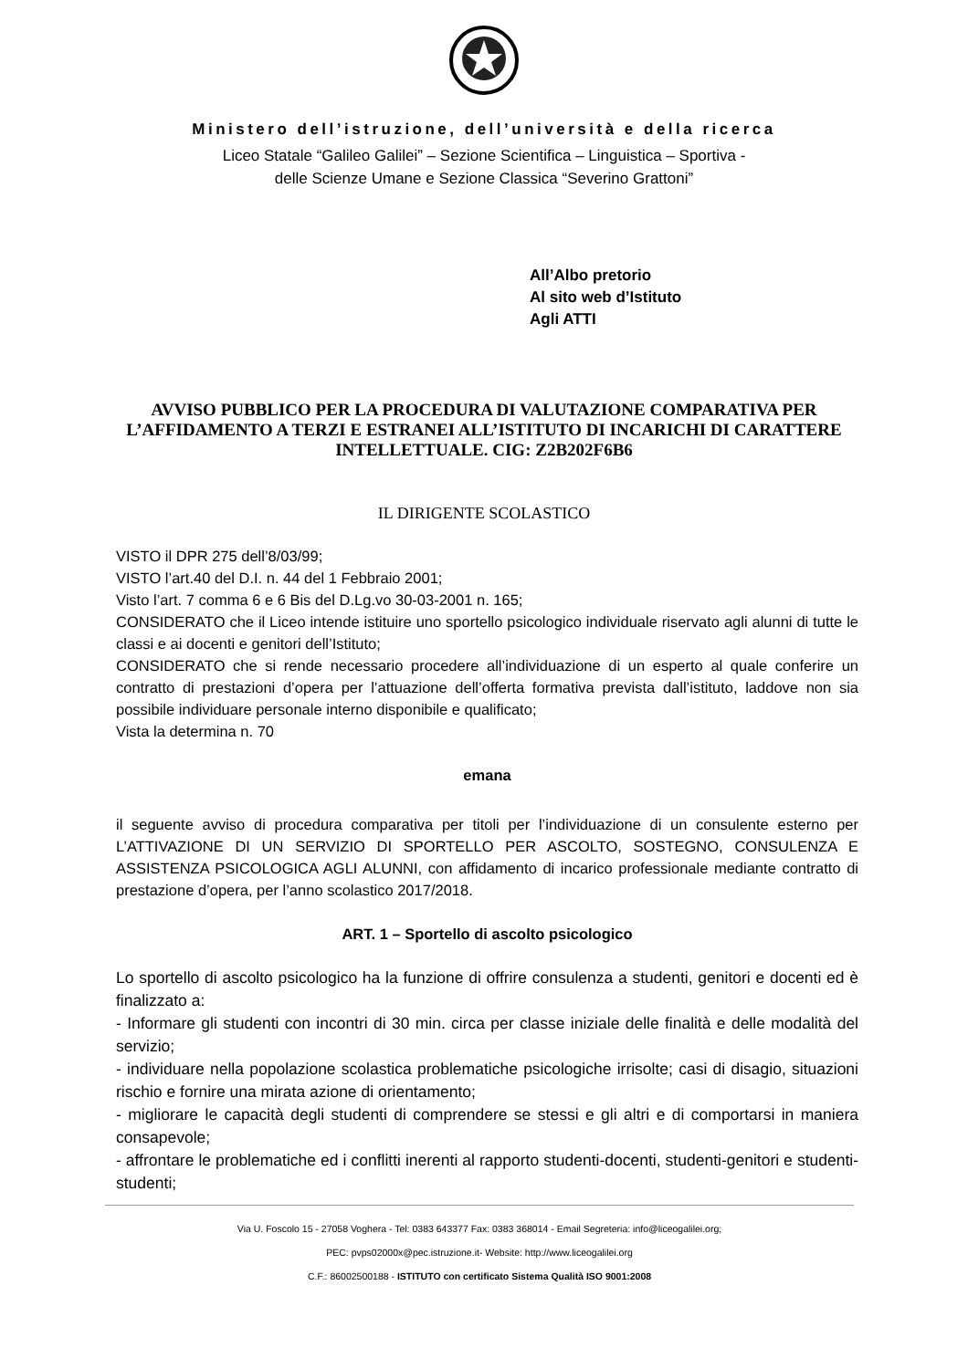Ministero dell’istruzione, dell’università e della ricerca
Liceo Statale “Galileo Galilei” – Sezione Scientifica – Linguistica – Sportiva -
delle Scienze Umane e Sezione Classica “Severino Grattoni”
All’Albo pretorio
Al sito web d’Istituto
Agli ATTI
AVVISO PUBBLICO PER LA PROCEDURA DI VALUTAZIONE COMPARATIVA PER L’AFFIDAMENTO A TERZI E ESTRANEI ALL’ISTITUTO DI INCARICHI DI CARATTERE INTELLETTUALE. CIG: Z2B202F6B6
IL DIRIGENTE SCOLASTICO
VISTO il DPR 275 dell’8/03/99;
VISTO l’art.40 del D.I. n. 44 del 1 Febbraio 2001;
Visto l’art. 7 comma 6 e 6 Bis del D.Lg.vo 30-03-2001 n. 165;
CONSIDERATO che il Liceo intende istituire uno sportello psicologico individuale riservato agli alunni di tutte le classi e ai docenti e genitori dell’Istituto;
CONSIDERATO che si rende necessario procedere all’individuazione di un esperto al quale conferire un contratto di prestazioni d’opera per l’attuazione dell’offerta formativa prevista dall’istituto, laddove non sia possibile individuare personale interno disponibile e qualificato;
Vista la determina n. 70
emana
il seguente avviso di procedura comparativa per titoli per l’individuazione di un consulente esterno per L’ATTIVAZIONE DI UN SERVIZIO DI SPORTELLO PER ASCOLTO, SOSTEGNO, CONSULENZA E ASSISTENZA PSICOLOGICA AGLI ALUNNI, con affidamento di incarico professionale mediante contratto di prestazione d’opera, per l’anno scolastico 2017/2018.
ART. 1 – Sportello di ascolto psicologico
Lo sportello di ascolto psicologico ha la funzione di offrire consulenza a studenti, genitori e docenti ed è finalizzato a:
- Informare gli studenti con incontri di 30 min. circa per classe iniziale delle finalità e delle modalità del servizio;
- individuare nella popolazione scolastica problematiche psicologiche irrisolte; casi di disagio, situazioni rischio e fornire una mirata azione di orientamento;
- migliorare le capacità degli studenti di comprendere se stessi e gli altri e di comportarsi in maniera consapevole;
- affrontare le problematiche ed i conflitti inerenti al rapporto studenti-docenti, studenti-genitori e studenti-studenti;
Via U. Foscolo 15 - 27058 Voghera - Tel: 0383 643377 Fax: 0383 368014 - Email Segreteria: info@liceogalilei.org;
PEC: pvps02000x@pec.istruzione.it- Website: http://www.liceogalilei.org
C.F.: 86002500188 - ISTITUTO con certificato Sistema Qualità ISO 9001:2008